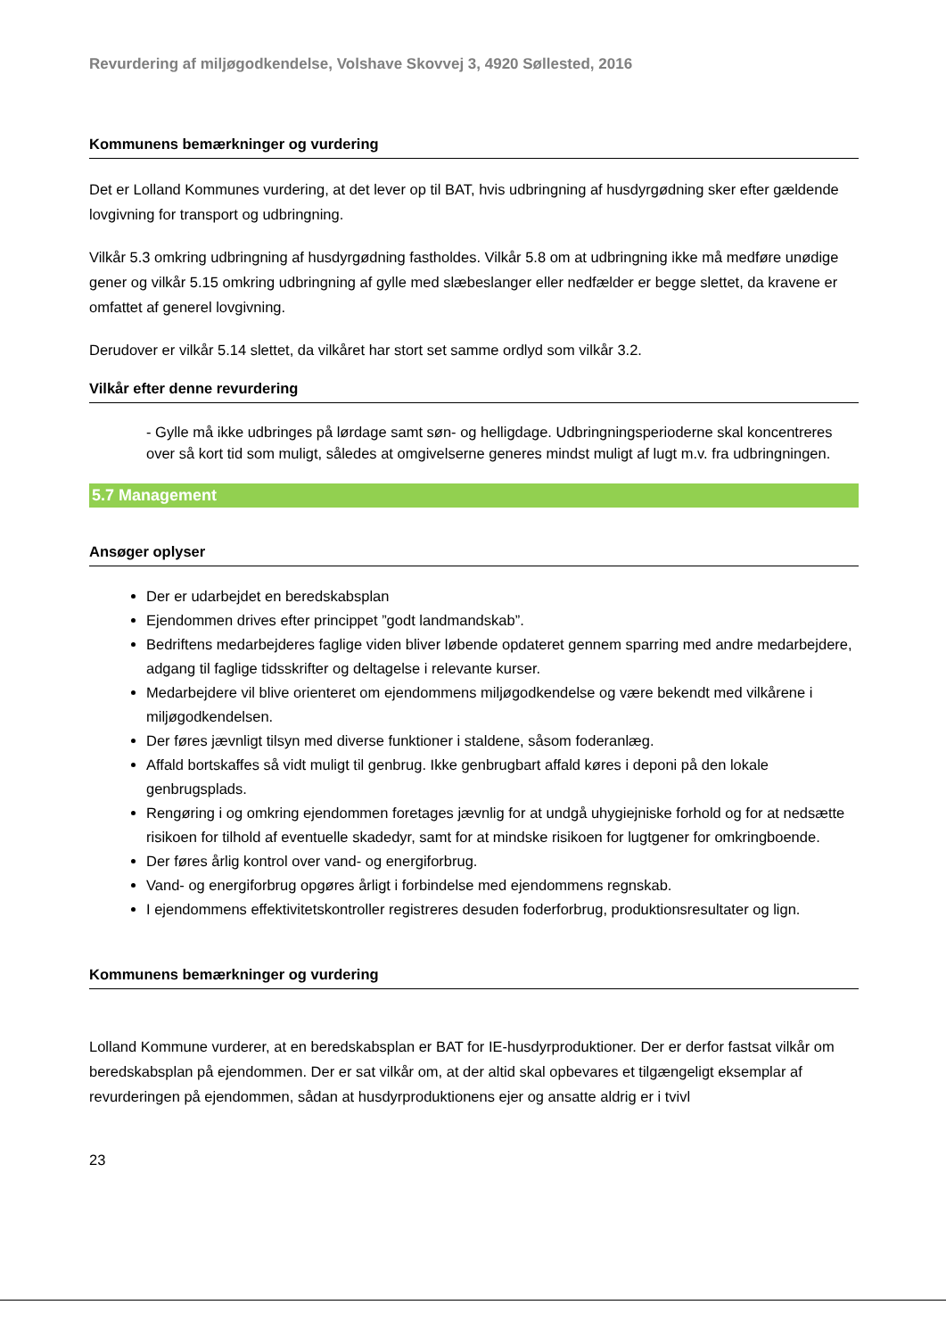Revurdering af miljøgodkendelse, Volshave Skovvej 3, 4920 Søllested, 2016
Kommunens bemærkninger og vurdering
Det er Lolland Kommunes vurdering, at det lever op til BAT, hvis udbringning af husdyrgødning sker efter gældende lovgivning for transport og udbringning.
Vilkår 5.3 omkring udbringning af husdyrgødning fastholdes. Vilkår 5.8 om at udbringning ikke må medføre unødige gener og vilkår 5.15 omkring udbringning af gylle med slæbeslanger eller nedfælder er begge slettet, da kravene er omfattet af generel lovgivning.
Derudover er vilkår 5.14 slettet, da vilkåret har stort set samme ordlyd som vilkår 3.2.
Vilkår efter denne revurdering
- Gylle må ikke udbringes på lørdage samt søn- og helligdage. Udbringningsperioderne skal koncentreres over så kort tid som muligt, således at omgivelserne generes mindst muligt af lugt m.v. fra udbringningen.
5.7 Management
Ansøger oplyser
Der er udarbejdet en beredskabsplan
Ejendommen drives efter princippet ”godt landmandskab”.
Bedriftens medarbejderes faglige viden bliver løbende opdateret gennem sparring med andre medarbejdere, adgang til faglige tidsskrifter og deltagelse i relevante kurser.
Medarbejdere vil blive orienteret om ejendommens miljøgodkendelse og være bekendt med vilkårene i miljøgodkendelsen.
Der føres jævnligt tilsyn med diverse funktioner i staldene, såsom foderanlæg.
Affald bortskaffes så vidt muligt til genbrug. Ikke genbrugbart affald køres i deponi på den lokale genbrugsplads.
Rengøring i og omkring ejendommen foretages jævnlig for at undgå uhygiejniske forhold og for at nedsætte risikoen for tilhold af eventuelle skadedyr, samt for at mindske risikoen for lugtgener for omkringboende.
Der føres årlig kontrol over vand- og energiforbrug.
Vand- og energiforbrug opgøres årligt i forbindelse med ejendommens regnskab.
I ejendommens effektivitetskontroller registreres desuden foderforbrug, produktionsresultater og lign.
Kommunens bemærkninger og vurdering
Lolland Kommune vurderer, at en beredskabsplan er BAT for IE-husdyrproduktioner. Der er derfor fastsat vilkår om beredskabsplan på ejendommen. Der er sat vilkår om, at der altid skal opbevares et tilgængeligt eksemplar af revurderingen på ejendommen, sådan at husdyrproduktionens ejer og ansatte aldrig er i tvivl
23